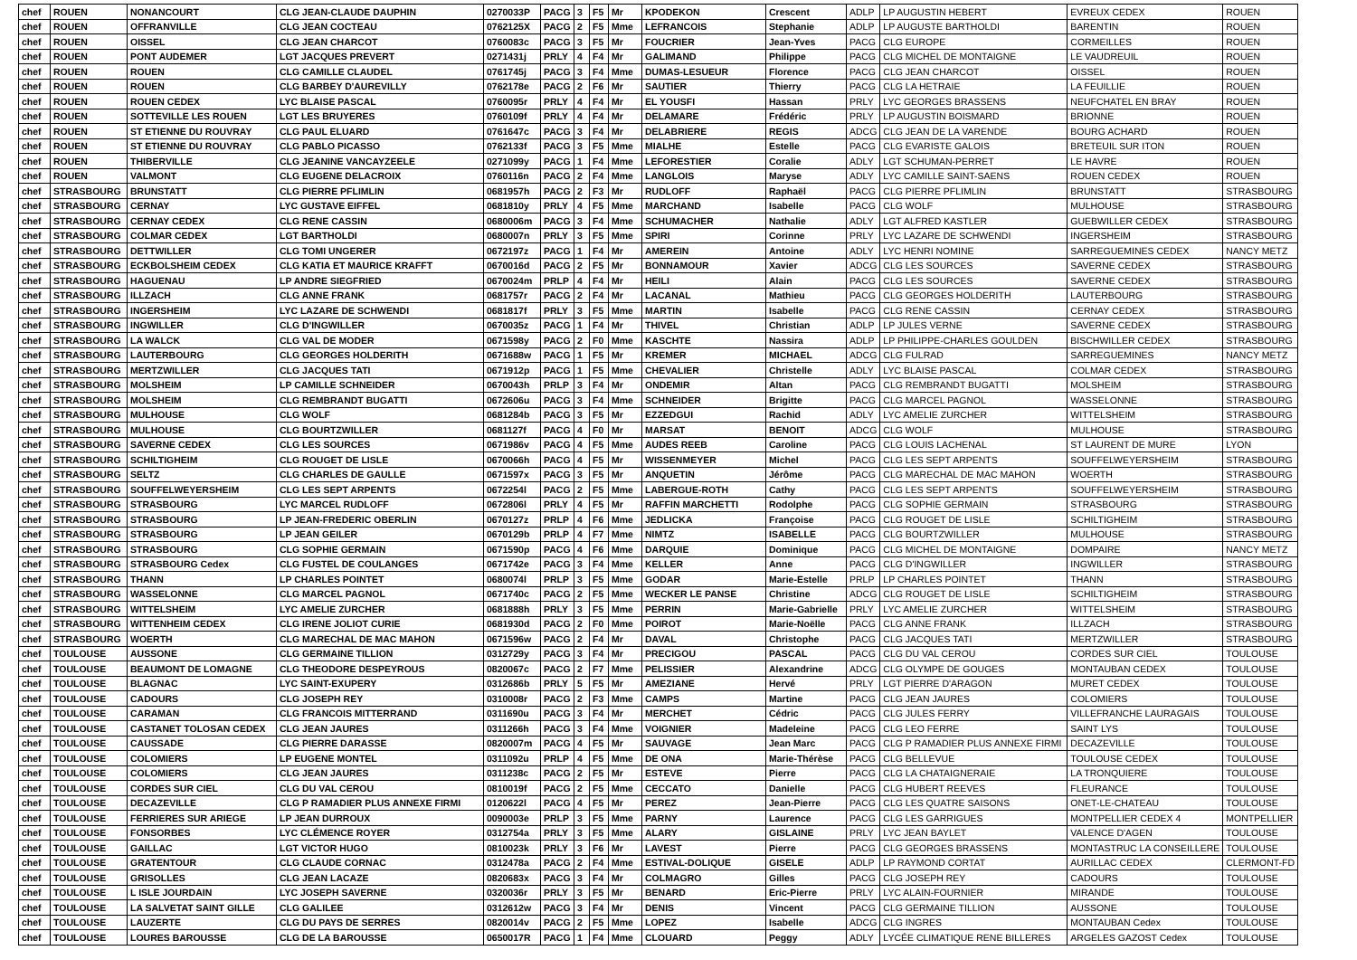| chef | ROUEN | NONANCOURT | CLG JEAN-CLAUDE DAUPHIN | 0270033P | PACG | 3 | F5 | Mr | KPODEKON | Crescent | ADLP | LP AUGUSTIN HEBERT | EVREUX CEDEX | ROUEN |
| chef | ROUEN | OFFRANVILLE | CLG JEAN COCTEAU | 0762125X | PACG | 2 | F5 | Mme | LEFRANCOIS | Stephanie | ADLP | LP AUGUSTE BARTHOLDI | BARENTIN | ROUEN |
| chef | ROUEN | OISSEL | CLG JEAN CHARCOT | 0760083c | PACG | 3 | F5 | Mr | FOUCRIER | Jean-Yves | PACG | CLG EUROPE | CORMEILLES | ROUEN |
| chef | ROUEN | PONT AUDEMER | LGT JACQUES PREVERT | 0271431j | PRLY | 4 | F4 | Mr | GALIMAND | Philippe | PACG | CLG MICHEL DE MONTAIGNE | LE VAUDREUIL | ROUEN |
| chef | ROUEN | ROUEN | CLG CAMILLE CLAUDEL | 0761745j | PACG | 3 | F4 | Mme | DUMAS-LESUEUR | Florence | PACG | CLG JEAN CHARCOT | OISSEL | ROUEN |
| chef | ROUEN | ROUEN | CLG BARBEY D'AUREVILLY | 0762178e | PACG | 2 | F6 | Mr | SAUTIER | Thierry | PACG | CLG LA HETRAIE | LA FEUILLIE | ROUEN |
| chef | ROUEN | ROUEN CEDEX | LYC BLAISE PASCAL | 0760095r | PRLY | 4 | F4 | Mr | EL YOUSFI | Hassan | PRLY | LYC GEORGES BRASSENS | NEUFCHATEL EN BRAY | ROUEN |
| chef | ROUEN | SOTTEVILLE LES ROUEN | LGT LES BRUYERES | 0760109f | PRLY | 4 | F4 | Mr | DELAMARE | Frédéric | PRLY | LP AUGUSTIN BOISMARD | BRIONNE | ROUEN |
| chef | ROUEN | ST ETIENNE DU ROUVRAY | CLG PAUL ELUARD | 0761647c | PACG | 3 | F4 | Mr | DELABRIERE | REGIS | ADCG | CLG JEAN DE LA VARENDE | BOURG ACHARD | ROUEN |
| chef | ROUEN | ST ETIENNE DU ROUVRAY | CLG PABLO PICASSO | 0762133f | PACG | 3 | F5 | Mme | MIALHE | Estelle | PACG | CLG EVARISTE GALOIS | BRETEUIL SUR ITON | ROUEN |
| chef | ROUEN | THIBERVILLE | CLG JEANINE VANCAYZEELE | 0271099y | PACG | 1 | F4 | Mme | LEFORESTIER | Coralie | ADLY | LGT SCHUMAN-PERRET | LE HAVRE | ROUEN |
| chef | ROUEN | VALMONT | CLG EUGENE DELACROIX | 0760116n | PACG | 2 | F4 | Mme | LANGLOIS | Maryse | ADLY | LYC CAMILLE SAINT-SAENS | ROUEN CEDEX | ROUEN |
| chef | STRASBOURG | BRUNSTATT | CLG PIERRE PFLIMLIN | 0681957h | PACG | 2 | F3 | Mr | RUDLOFF | Raphaël | PACG | CLG PIERRE PFLIMLIN | BRUNSTATT | STRASBOURG |
| chef | STRASBOURG | CERNAY | LYC GUSTAVE EIFFEL | 0681810y | PRLY | 4 | F5 | Mme | MARCHAND | Isabelle | PACG | CLG WOLF | MULHOUSE | STRASBOURG |
| chef | STRASBOURG | CERNAY CEDEX | CLG RENE CASSIN | 0680006m | PACG | 3 | F4 | Mme | SCHUMACHER | Nathalie | ADLY | LGT ALFRED KASTLER | GUEBWILLER CEDEX | STRASBOURG |
| chef | STRASBOURG | COLMAR CEDEX | LGT BARTHOLDI | 0680007n | PRLY | 3 | F5 | Mme | SPIRI | Corinne | PRLY | LYC LAZARE DE SCHWENDI | INGERSHEIM | STRASBOURG |
| chef | STRASBOURG | DETTWILLER | CLG TOMI UNGERER | 0672197z | PACG | 1 | F4 | Mr | AMEREIN | Antoine | ADLY | LYC HENRI NOMINE | SARREGUEMINES CEDEX | NANCY METZ |
| chef | STRASBOURG | ECKBOLSHEIM CEDEX | CLG KATIA ET MAURICE KRAFFT | 0670016d | PACG | 2 | F5 | Mr | BONNAMOUR | Xavier | ADCG | CLG LES SOURCES | SAVERNE CEDEX | STRASBOURG |
| chef | STRASBOURG | HAGUENAU | LP ANDRE SIEGFRIED | 0670024m | PRLP | 4 | F4 | Mr | HEILI | Alain | PACG | CLG LES SOURCES | SAVERNE CEDEX | STRASBOURG |
| chef | STRASBOURG | ILLZACH | CLG ANNE FRANK | 0681757r | PACG | 2 | F4 | Mr | LACANAL | Mathieu | PACG | CLG GEORGES HOLDERITH | LAUTERBOURG | STRASBOURG |
| chef | STRASBOURG | INGERSHEIM | LYC LAZARE DE SCHWENDI | 0681817f | PRLY | 3 | F5 | Mme | MARTIN | Isabelle | PACG | CLG RENE CASSIN | CERNAY CEDEX | STRASBOURG |
| chef | STRASBOURG | INGWILLER | CLG D'INGWILLER | 0670035z | PACG | 1 | F4 | Mr | THIVEL | Christian | ADLP | LP JULES VERNE | SAVERNE CEDEX | STRASBOURG |
| chef | STRASBOURG | LA WALCK | CLG VAL DE MODER | 0671598y | PACG | 2 | F0 | Mme | KASCHTE | Nassira | ADLP | LP PHILIPPE-CHARLES GOULDEN | BISCHWILLER CEDEX | STRASBOURG |
| chef | STRASBOURG | LAUTERBOURG | CLG GEORGES HOLDERITH | 0671688w | PACG | 1 | F5 | Mr | KREMER | MICHAEL | ADCG | CLG FULRAD | SARREGUEMINES | NANCY METZ |
| chef | STRASBOURG | MERTZWILLER | CLG JACQUES TATI | 0671912p | PACG | 1 | F5 | Mme | CHEVALIER | Christelle | ADLY | LYC BLAISE PASCAL | COLMAR CEDEX | STRASBOURG |
| chef | STRASBOURG | MOLSHEIM | LP CAMILLE SCHNEIDER | 0670043h | PRLP | 3 | F4 | Mr | ONDEMIR | Altan | PACG | CLG REMBRANDT BUGATTI | MOLSHEIM | STRASBOURG |
| chef | STRASBOURG | MOLSHEIM | CLG REMBRANDT BUGATTI | 0672606u | PACG | 3 | F4 | Mme | SCHNEIDER | Brigitte | PACG | CLG MARCEL PAGNOL | WASSELONNE | STRASBOURG |
| chef | STRASBOURG | MULHOUSE | CLG WOLF | 0681284b | PACG | 3 | F5 | Mr | EZZEDGUI | Rachid | ADLY | LYC AMELIE ZURCHER | WITTELSHEIM | STRASBOURG |
| chef | STRASBOURG | MULHOUSE | CLG BOURTZWILLER | 0681127f | PACG | 4 | F0 | Mr | MARSAT | BENOIT | ADCG | CLG WOLF | MULHOUSE | STRASBOURG |
| chef | STRASBOURG | SAVERNE CEDEX | CLG LES SOURCES | 0671986v | PACG | 4 | F5 | Mme | AUDES REEB | Caroline | PACG | CLG LOUIS LACHENAL | ST LAURENT DE MURE | LYON |
| chef | STRASBOURG | SCHILTIGHEIM | CLG ROUGET DE LISLE | 0670066h | PACG | 4 | F5 | Mr | WISSENMEYER | Michel | PACG | CLG LES SEPT ARPENTS | SOUFFELWEYERSHEIM | STRASBOURG |
| chef | STRASBOURG | SELTZ | CLG CHARLES DE GAULLE | 0671597x | PACG | 3 | F5 | Mr | ANQUETIN | Jérôme | PACG | CLG MARECHAL DE MAC MAHON | WOERTH | STRASBOURG |
| chef | STRASBOURG | SOUFFELWEYERSHEIM | CLG LES SEPT ARPENTS | 0672254l | PACG | 2 | F5 | Mme | LABERGUE-ROTH | Cathy | PACG | CLG LES SEPT ARPENTS | SOUFFELWEYERSHEIM | STRASBOURG |
| chef | STRASBOURG | STRASBOURG | LYC MARCEL RUDLOFF | 0672806l | PRLY | 4 | F5 | Mr | RAFFIN MARCHETTI | Rodolphe | PACG | CLG SOPHIE GERMAIN | STRASBOURG | STRASBOURG |
| chef | STRASBOURG | STRASBOURG | LP JEAN-FREDERIC OBERLIN | 0670127z | PRLP | 4 | F6 | Mme | JEDLICKA | Françoise | PACG | CLG ROUGET DE LISLE | SCHILTIGHEIM | STRASBOURG |
| chef | STRASBOURG | STRASBOURG | LP JEAN GEILER | 0670129b | PRLP | 4 | F7 | Mme | NIMTZ | ISABELLE | PACG | CLG BOURTZWILLER | MULHOUSE | STRASBOURG |
| chef | STRASBOURG | STRASBOURG | CLG SOPHIE GERMAIN | 0671590p | PACG | 4 | F6 | Mme | DARQUIE | Dominique | PACG | CLG MICHEL DE MONTAIGNE | DOMPAIRE | NANCY METZ |
| chef | STRASBOURG | STRASBOURG Cedex | CLG FUSTEL DE COULANGES | 0671742e | PACG | 3 | F4 | Mme | KELLER | Anne | PACG | CLG D'INGWILLER | INGWILLER | STRASBOURG |
| chef | STRASBOURG | THANN | LP CHARLES POINTET | 0680074l | PRLP | 3 | F5 | Mme | GODAR | Marie-Estelle | PRLP | LP CHARLES POINTET | THANN | STRASBOURG |
| chef | STRASBOURG | WASSELONNE | CLG MARCEL PAGNOL | 0671740c | PACG | 2 | F5 | Mme | WECKER LE PANSE | Christine | ADCG | CLG ROUGET DE LISLE | SCHILTIGHEIM | STRASBOURG |
| chef | STRASBOURG | WITTELSHEIM | LYC AMELIE ZURCHER | 0681888h | PRLY | 3 | F5 | Mme | PERRIN | Marie-Gabrielle | PRLY | LYC AMELIE ZURCHER | WITTELSHEIM | STRASBOURG |
| chef | STRASBOURG | WITTENHEIM CEDEX | CLG IRENE JOLIOT CURIE | 0681930d | PACG | 2 | F0 | Mme | POIROT | Marie-Noëlle | PACG | CLG ANNE FRANK | ILLZACH | STRASBOURG |
| chef | STRASBOURG | WOERTH | CLG MARECHAL DE MAC MAHON | 0671596w | PACG | 2 | F4 | Mr | DAVAL | Christophe | PACG | CLG JACQUES TATI | MERTZWILLER | STRASBOURG |
| chef | TOULOUSE | AUSSONE | CLG GERMAINE TILLION | 0312729y | PACG | 3 | F4 | Mr | PRECIGOU | PASCAL | PACG | CLG DU VAL CEROU | CORDES SUR CIEL | TOULOUSE |
| chef | TOULOUSE | BEAUMONT DE LOMAGNE | CLG THEODORE DESPEYROUS | 0820067c | PACG | 2 | F7 | Mme | PELISSIER | Alexandrine | ADCG | CLG OLYMPE DE GOUGES | MONTAUBAN CEDEX | TOULOUSE |
| chef | TOULOUSE | BLAGNAC | LYC SAINT-EXUPERY | 0312686b | PRLY | 5 | F5 | Mr | AMEZIANE | Hervé | PRLY | LGT PIERRE D'ARAGON | MURET CEDEX | TOULOUSE |
| chef | TOULOUSE | CADOURS | CLG JOSEPH REY | 0310008r | PACG | 2 | F3 | Mme | CAMPS | Martine | PACG | CLG JEAN JAURES | COLOMIERS | TOULOUSE |
| chef | TOULOUSE | CARAMAN | CLG FRANCOIS MITTERRAND | 0311690u | PACG | 3 | F4 | Mr | MERCHET | Cédric | PACG | CLG JULES FERRY | VILLEFRANCHE LAURAGAIS | TOULOUSE |
| chef | TOULOUSE | CASTANET TOLOSAN CEDEX | CLG JEAN JAURES | 0311266h | PACG | 3 | F4 | Mme | VOIGNIER | Madeleine | PACG | CLG LEO FERRE | SAINT LYS | TOULOUSE |
| chef | TOULOUSE | CAUSSADE | CLG PIERRE DARASSE | 0820007m | PACG | 4 | F5 | Mr | SAUVAGE | Jean Marc | PACG | CLG P RAMADIER PLUS ANNEXE FIRMI | DECAZEVILLE | TOULOUSE |
| chef | TOULOUSE | COLOMIERS | LP EUGENE MONTEL | 0311092u | PRLP | 4 | F5 | Mme | DE ONA | Marie-Thérèse | PACG | CLG BELLEVUE | TOULOUSE CEDEX | TOULOUSE |
| chef | TOULOUSE | COLOMIERS | CLG JEAN JAURES | 0311238c | PACG | 2 | F5 | Mr | ESTEVE | Pierre | PACG | CLG LA CHATAIGNERAIE | LA TRONQUIERE | TOULOUSE |
| chef | TOULOUSE | CORDES SUR CIEL | CLG DU VAL CEROU | 0810019f | PACG | 2 | F5 | Mme | CECCATO | Danielle | PACG | CLG HUBERT REEVES | FLEURANCE | TOULOUSE |
| chef | TOULOUSE | DECAZEVILLE | CLG P RAMADIER PLUS ANNEXE FIRMI | 0120622l | PACG | 4 | F5 | Mr | PEREZ | Jean-Pierre | PACG | CLG LES QUATRE SAISONS | ONET-LE-CHATEAU | TOULOUSE |
| chef | TOULOUSE | FERRIERES SUR ARIEGE | LP JEAN DURROUX | 0090003e | PRLP | 3 | F5 | Mme | PARNY | Laurence | PACG | CLG LES GARRIGUES | MONTPELLIER CEDEX 4 | MONTPELLIER |
| chef | TOULOUSE | FONSORBES | LYC CLÉMENCE ROYER | 0312754a | PRLY | 3 | F5 | Mme | ALARY | GISLAINE | PRLY | LYC JEAN BAYLET | VALENCE D'AGEN | TOULOUSE |
| chef | TOULOUSE | GAILLAC | LGT VICTOR HUGO | 0810023k | PRLY | 3 | F6 | Mr | LAVEST | Pierre | PACG | CLG GEORGES BRASSENS | MONTASTRUC LA CONSEILLERE | TOULOUSE |
| chef | TOULOUSE | GRATENTOUR | CLG CLAUDE CORNAC | 0312478a | PACG | 2 | F4 | Mme | ESTIVAL-DOLIQUE | GISELE | ADLP | LP RAYMOND CORTAT | AURILLAC CEDEX | CLERMONT-FD |
| chef | TOULOUSE | GRISOLLES | CLG JEAN LACAZE | 0820683x | PACG | 3 | F4 | Mr | COLMAGRO | Gilles | PACG | CLG JOSEPH REY | CADOURS | TOULOUSE |
| chef | TOULOUSE | L ISLE JOURDAIN | LYC JOSEPH SAVERNE | 0320036r | PRLY | 3 | F5 | Mr | BENARD | Eric-Pierre | PRLY | LYC ALAIN-FOURNIER | MIRANDE | TOULOUSE |
| chef | TOULOUSE | LA SALVETAT SAINT GILLE | CLG GALILEE | 0312612w | PACG | 3 | F4 | Mr | DENIS | Vincent | PACG | CLG GERMAINE TILLION | AUSSONE | TOULOUSE |
| chef | TOULOUSE | LAUZERTE | CLG DU PAYS DE SERRES | 0820014v | PACG | 2 | F5 | Mme | LOPEZ | Isabelle | ADCG | CLG INGRES | MONTAUBAN Cedex | TOULOUSE |
| chef | TOULOUSE | LOURES BAROUSSE | CLG DE LA BAROUSSE | 0650017R | PACG | 1 | F4 | Mme | CLOUARD | Peggy | ADLY | LYCÉE CLIMATIQUE RENE BILLERES | ARGELES GAZOST Cedex | TOULOUSE |